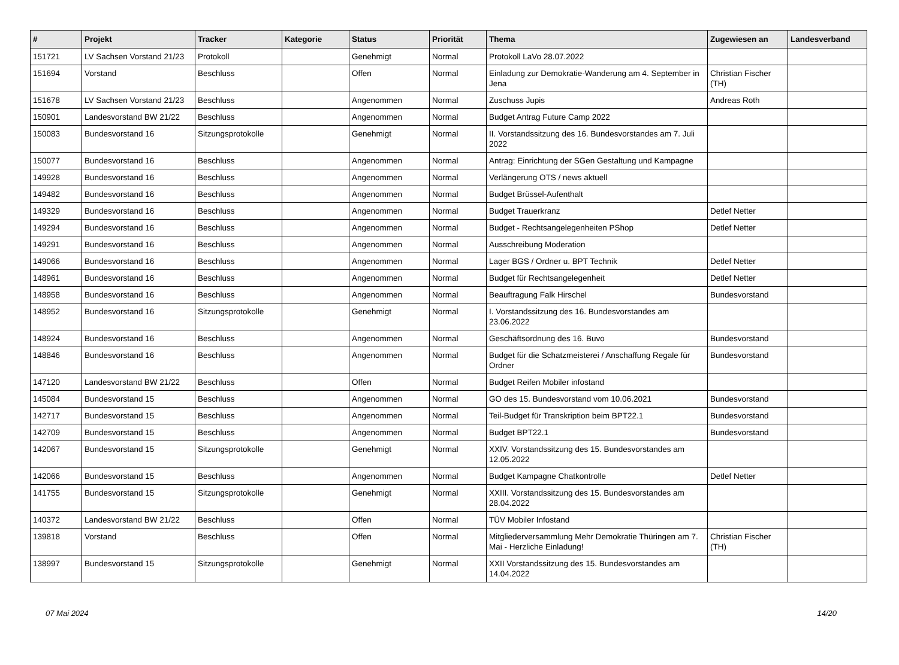| # | Projekt | Tracker | Kategorie | Status | Priorität | Thema | Zugewiesen an | Landesverband |
| --- | --- | --- | --- | --- | --- | --- | --- | --- |
| 151721 | LV Sachsen Vorstand 21/23 | Protokoll | | Genehmigt | Normal | Protokoll LaVo 28.07.2022 | | |
| 151694 | Vorstand | Beschluss | | Offen | Normal | Einladung zur Demokratie-Wanderung am 4. September in Jena | Christian Fischer (TH) | |
| 151678 | LV Sachsen Vorstand 21/23 | Beschluss | | Angenommen | Normal | Zuschuss Jupis | Andreas Roth | |
| 150901 | Landesvorstand BW 21/22 | Beschluss | | Angenommen | Normal | Budget Antrag Future Camp 2022 | | |
| 150083 | Bundesvorstand 16 | Sitzungsprotokolle | | Genehmigt | Normal | II. Vorstandssitzung des 16. Bundesvorstandes am 7. Juli 2022 | | |
| 150077 | Bundesvorstand 16 | Beschluss | | Angenommen | Normal | Antrag: Einrichtung der SGen Gestaltung und Kampagne | | |
| 149928 | Bundesvorstand 16 | Beschluss | | Angenommen | Normal | Verlängerung OTS / news aktuell | | |
| 149482 | Bundesvorstand 16 | Beschluss | | Angenommen | Normal | Budget Brüssel-Aufenthalt | | |
| 149329 | Bundesvorstand 16 | Beschluss | | Angenommen | Normal | Budget Trauerkranz | Detlef Netter | |
| 149294 | Bundesvorstand 16 | Beschluss | | Angenommen | Normal | Budget - Rechtsangelegenheiten PShop | Detlef Netter | |
| 149291 | Bundesvorstand 16 | Beschluss | | Angenommen | Normal | Ausschreibung Moderation | | |
| 149066 | Bundesvorstand 16 | Beschluss | | Angenommen | Normal | Lager BGS / Ordner u. BPT Technik | Detlef Netter | |
| 148961 | Bundesvorstand 16 | Beschluss | | Angenommen | Normal | Budget für Rechtsangelegenheit | Detlef Netter | |
| 148958 | Bundesvorstand 16 | Beschluss | | Angenommen | Normal | Beauftragung Falk Hirschel | Bundesvorstand | |
| 148952 | Bundesvorstand 16 | Sitzungsprotokolle | | Genehmigt | Normal | I. Vorstandssitzung des 16. Bundesvorstandes am 23.06.2022 | | |
| 148924 | Bundesvorstand 16 | Beschluss | | Angenommen | Normal | Geschäftsordnung des 16. Buvo | Bundesvorstand | |
| 148846 | Bundesvorstand 16 | Beschluss | | Angenommen | Normal | Budget für die Schatzmeisterei / Anschaffung Regale für Ordner | Bundesvorstand | |
| 147120 | Landesvorstand BW 21/22 | Beschluss | | Offen | Normal | Budget Reifen Mobiler infostand | | |
| 145084 | Bundesvorstand 15 | Beschluss | | Angenommen | Normal | GO des 15. Bundesvorstand vom 10.06.2021 | Bundesvorstand | |
| 142717 | Bundesvorstand 15 | Beschluss | | Angenommen | Normal | Teil-Budget für Transkription beim BPT22.1 | Bundesvorstand | |
| 142709 | Bundesvorstand 15 | Beschluss | | Angenommen | Normal | Budget BPT22.1 | Bundesvorstand | |
| 142067 | Bundesvorstand 15 | Sitzungsprotokolle | | Genehmigt | Normal | XXIV. Vorstandssitzung des 15. Bundesvorstandes am 12.05.2022 | | |
| 142066 | Bundesvorstand 15 | Beschluss | | Angenommen | Normal | Budget Kampagne Chatkontrolle | Detlef Netter | |
| 141755 | Bundesvorstand 15 | Sitzungsprotokolle | | Genehmigt | Normal | XXIII. Vorstandssitzung des 15. Bundesvorstandes am 28.04.2022 | | |
| 140372 | Landesvorstand BW 21/22 | Beschluss | | Offen | Normal | TÜV Mobiler Infostand | | |
| 139818 | Vorstand | Beschluss | | Offen | Normal | Mitgliederversammlung Mehr Demokratie Thüringen am 7. Mai - Herzliche Einladung! | Christian Fischer (TH) | |
| 138997 | Bundesvorstand 15 | Sitzungsprotokolle | | Genehmigt | Normal | XXII Vorstandssitzung des 15. Bundesvorstandes am 14.04.2022 | | |
07 Mai 2024 14/20